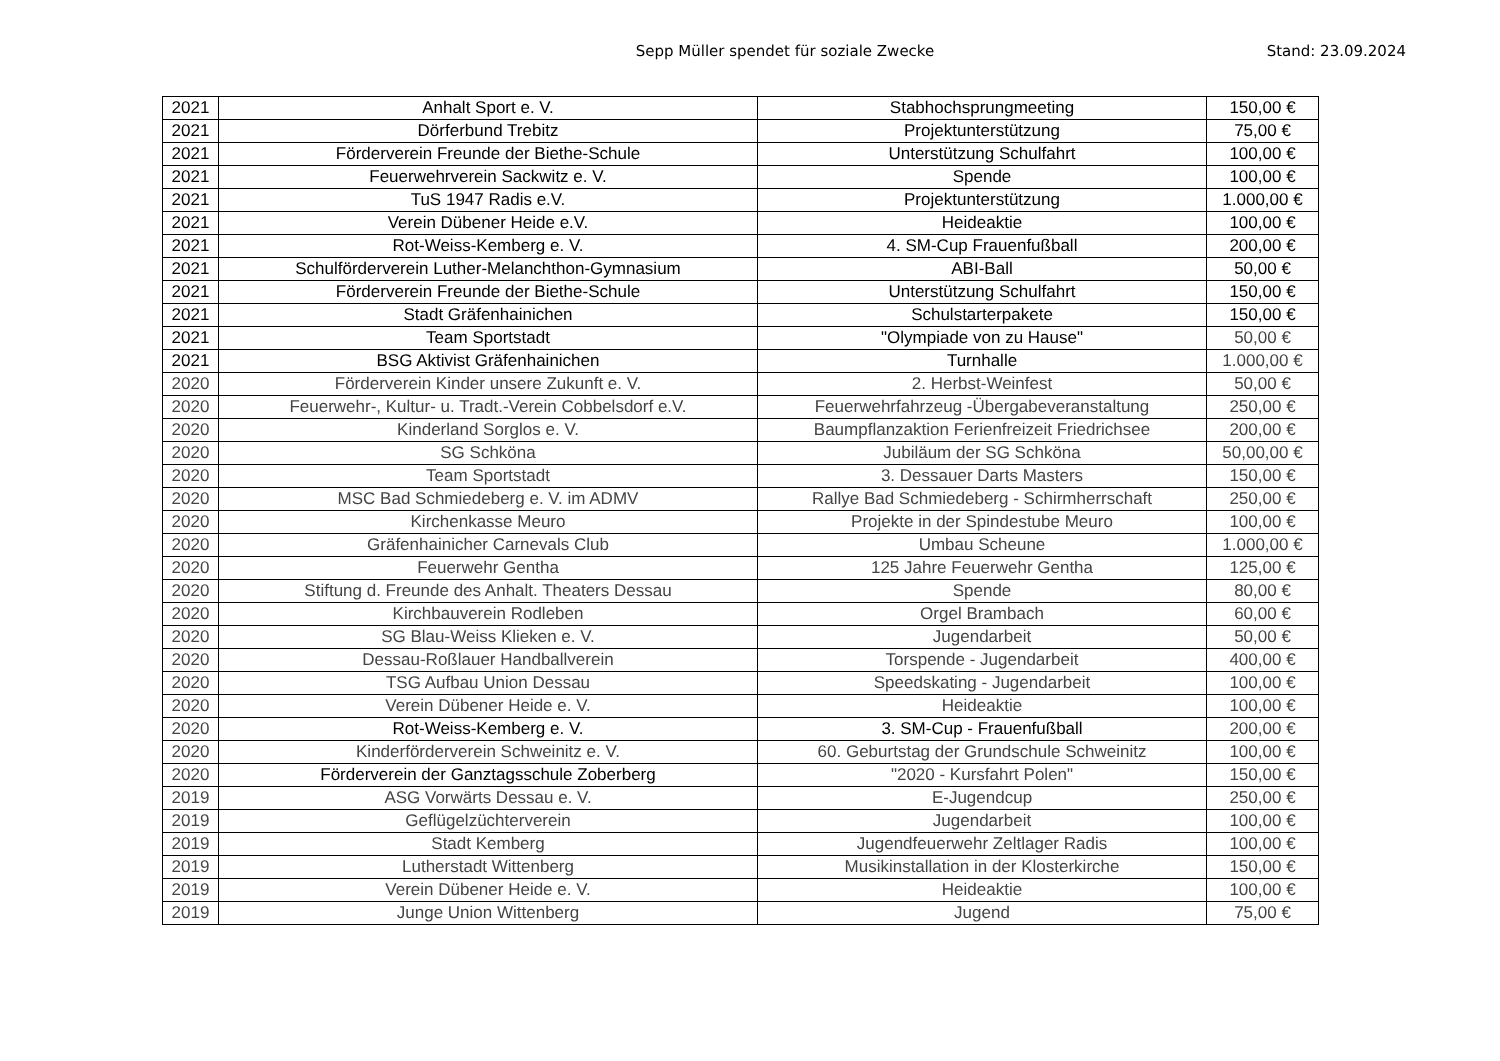Sepp Müller spendet für soziale Zwecke
Stand: 23.09.2024
| 2021 | Anhalt Sport e. V. | Stabhochsprungmeeting | 150,00 € |
| 2021 | Dörferbund Trebitz | Projektunterstützung | 75,00 € |
| 2021 | Förderverein Freunde der Biethe-Schule | Unterstützung Schulfahrt | 100,00 € |
| 2021 | Feuerwehrverein Sackwitz e. V. | Spende | 100,00 € |
| 2021 | TuS 1947 Radis e.V. | Projektunterstützung | 1.000,00 € |
| 2021 | Verein Dübener Heide e.V. | Heideaktie | 100,00 € |
| 2021 | Rot-Weiss-Kemberg e. V. | 4. SM-Cup Frauenfußball | 200,00 € |
| 2021 | Schulförderverein Luther-Melanchthon-Gymnasium | ABI-Ball | 50,00 € |
| 2021 | Förderverein Freunde der Biethe-Schule | Unterstützung Schulfahrt | 150,00 € |
| 2021 | Stadt Gräfenhainichen | Schulstarterpakete | 150,00 € |
| 2021 | Team Sportstadt | "Olympiade von zu Hause" | 50,00 € |
| 2021 | BSG Aktivist Gräfenhainichen | Turnhalle | 1.000,00 € |
| 2020 | Förderverein Kinder unsere Zukunft e. V. | 2. Herbst-Weinfest | 50,00 € |
| 2020 | Feuerwehr-, Kultur- u. Tradt.-Verein Cobbelsdorf e.V. | Feuerwehrfahrzeug -Übergabeveranstaltung | 250,00 € |
| 2020 | Kinderland Sorglos e. V. | Baumpflanzaktion Ferienfreizeit Friedrichsee | 200,00 € |
| 2020 | SG Schköna | Jubiläum der SG Schköna | 50,00,00 € |
| 2020 | Team Sportstadt | 3. Dessauer Darts Masters | 150,00 € |
| 2020 | MSC Bad Schmiedeberg e. V. im ADMV | Rallye Bad Schmiedeberg - Schirmherrschaft | 250,00 € |
| 2020 | Kirchenkasse Meuro | Projekte in der Spindestube Meuro | 100,00 € |
| 2020 | Gräfenhainicher Carnevals Club | Umbau Scheune | 1.000,00 € |
| 2020 | Feuerwehr Gentha | 125 Jahre Feuerwehr Gentha | 125,00 € |
| 2020 | Stiftung d. Freunde des Anhalt. Theaters Dessau | Spende | 80,00 € |
| 2020 | Kirchbauverein Rodleben | Orgel Brambach | 60,00 € |
| 2020 | SG Blau-Weiss Klieken e. V. | Jugendarbeit | 50,00 € |
| 2020 | Dessau-Roßlauer Handballverein | Torspende - Jugendarbeit | 400,00 € |
| 2020 | TSG Aufbau Union Dessau | Speedskating - Jugendarbeit | 100,00 € |
| 2020 | Verein Dübener Heide e. V. | Heideaktie | 100,00 € |
| 2020 | Rot-Weiss-Kemberg e. V. | 3. SM-Cup - Frauenfußball | 200,00 € |
| 2020 | Kinderförderverein Schweinitz e. V. | 60. Geburtstag der Grundschule Schweinitz | 100,00 € |
| 2020 | Förderverein der Ganztagsschule Zoberberg | "2020 - Kursfahrt Polen" | 150,00 € |
| 2019 | ASG Vorwärts Dessau e. V. | E-Jugendcup | 250,00 € |
| 2019 | Geflügelzüchterverein | Jugendarbeit | 100,00 € |
| 2019 | Stadt Kemberg | Jugendfeuerwehr Zeltlager Radis | 100,00 € |
| 2019 | Lutherstadt Wittenberg | Musikinstallation in der Klosterkirche | 150,00 € |
| 2019 | Verein Dübener Heide e. V. | Heideaktie | 100,00 € |
| 2019 | Junge Union Wittenberg | Jugend | 75,00 € |